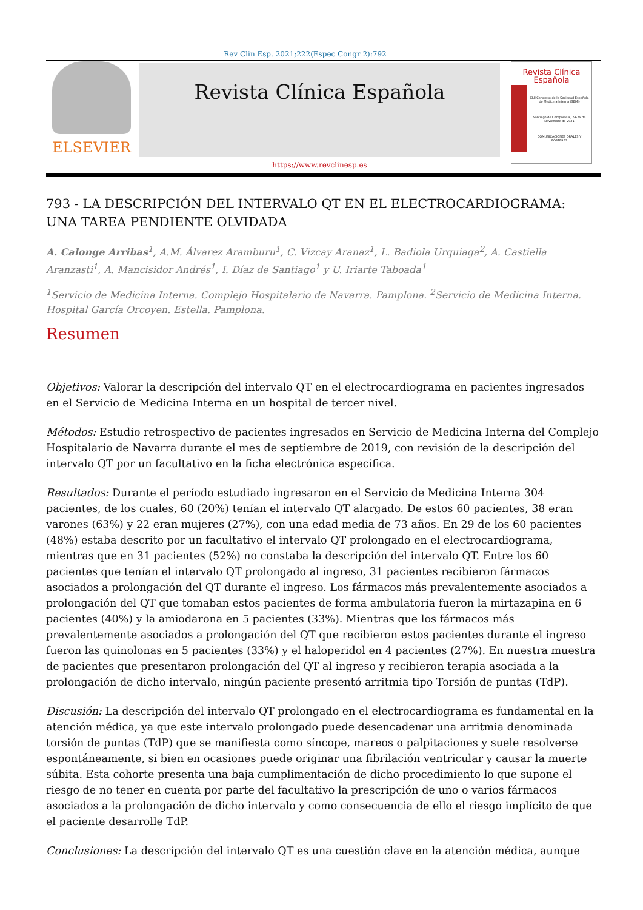Rev Clin Esp. 2021;222(Espec Congr 2):792
ELSEVIER
Revista Clínica Española
https://www.revclinesp.es
Revista Clínica
Española
XLII Congreso de la Sociedad Española de Medicina Interna (SEMI)
Santiago de Compostela, 24-26 de Noviembre de 2021
COMUNICACIONES ORALES Y PÓSTERES
793 - LA DESCRIPCIÓN DEL INTERVALO QT EN EL ELECTROCARDIOGRAMA: UNA TAREA PENDIENTE OLVIDADA
A. Calonge Arribas<sup>1</sup>, A.M. Álvarez Aramburu<sup>1</sup>, C. Vizcay Aranaz<sup>1</sup>, L. Badiola Urquiaga<sup>2</sup>, A. Castiella Aranzasti<sup>1</sup>, A. Mancisidor Andrés<sup>1</sup>, I. Díaz de Santiago<sup>1</sup> y U. Iriarte Taboada<sup>1</sup>
<sup>1</sup> Servicio de Medicina Interna. Complejo Hospitalario de Navarra. Pamplona. <sup>2</sup>Servicio de Medicina Interna. Hospital García Orcoyen. Estella. Pamplona.
Resumen
Objetivos: Valorar la descripción del intervalo QT en el electrocardiograma en pacientes ingresados en el Servicio de Medicina Interna en un hospital de tercer nivel.
Métodos: Estudio retrospectivo de pacientes ingresados en Servicio de Medicina Interna del Complejo Hospitalario de Navarra durante el mes de septiembre de 2019, con revisión de la descripción del intervalo QT por un facultativo en la ficha electrónica específica.
Resultados: Durante el período estudiado ingresaron en el Servicio de Medicina Interna 304 pacientes, de los cuales, 60 (20%) tenían el intervalo QT alargado. De estos 60 pacientes, 38 eran varones (63%) y 22 eran mujeres (27%), con una edad media de 73 años. En 29 de los 60 pacientes (48%) estaba descrito por un facultativo el intervalo QT prolongado en el electrocardiograma, mientras que en 31 pacientes (52%) no constaba la descripción del intervalo QT. Entre los 60 pacientes que tenían el intervalo QT prolongado al ingreso, 31 pacientes recibieron fármacos asociados a prolongación del QT durante el ingreso. Los fármacos más prevalentemente asociados a prolongación del QT que tomaban estos pacientes de forma ambulatoria fueron la mirtazapina en 6 pacientes (40%) y la amiodarona en 5 pacientes (33%). Mientras que los fármacos más prevalentemente asociados a prolongación del QT que recibieron estos pacientes durante el ingreso fueron las quinolonas en 5 pacientes (33%) y el haloperidol en 4 pacientes (27%). En nuestra muestra de pacientes que presentaron prolongación del QT al ingreso y recibieron terapia asociada a la prolongación de dicho intervalo, ningún paciente presentó arritmia tipo Torsión de puntas (TdP).
Discusión: La descripción del intervalo QT prolongado en el electrocardiograma es fundamental en la atención médica, ya que este intervalo prolongado puede desencadenar una arritmia denominada torsión de puntas (TdP) que se manifiesta como síncope, mareos o palpitaciones y suele resolverse espontáneamente, si bien en ocasiones puede originar una fibrilación ventricular y causar la muerte súbita. Esta cohorte presenta una baja cumplimentación de dicho procedimiento lo que supone el riesgo de no tener en cuenta por parte del facultativo la prescripción de uno o varios fármacos asociados a la prolongación de dicho intervalo y como consecuencia de ello el riesgo implícito de que el paciente desarrolle TdP.
Conclusiones: La descripción del intervalo QT es una cuestión clave en la atención médica, aunque